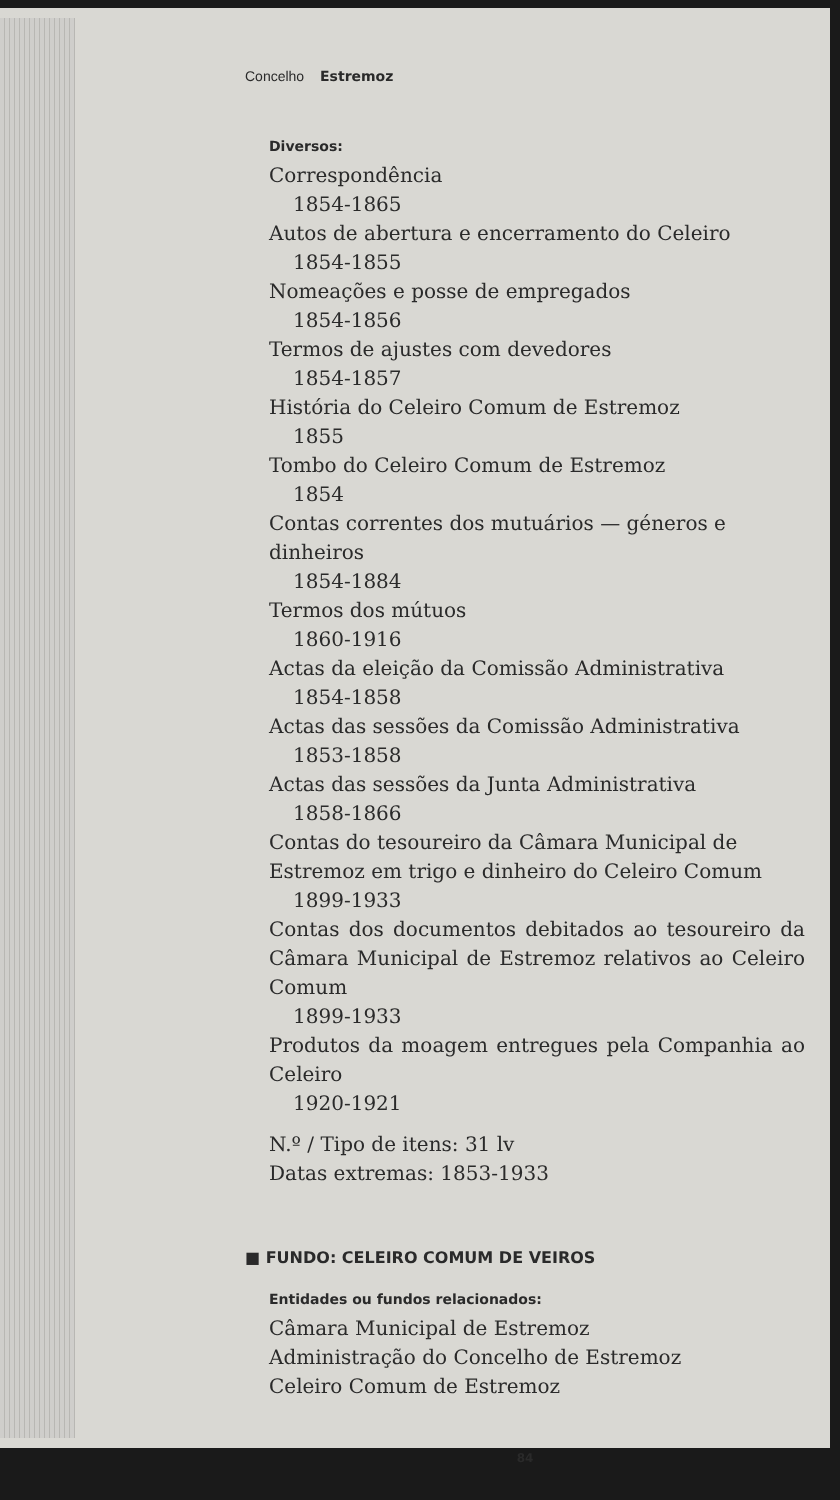Concelho Estremoz
Diversos:
Correspondência
1854-1865
Autos de abertura e encerramento do Celeiro
1854-1855
Nomeações e posse de empregados
1854-1856
Termos de ajustes com devedores
1854-1857
História do Celeiro Comum de Estremoz
1855
Tombo do Celeiro Comum de Estremoz
1854
Contas correntes dos mutuários — géneros e dinheiros
1854-1884
Termos dos mútuos
1860-1916
Actas da eleição da Comissão Administrativa
1854-1858
Actas das sessões da Comissão Administrativa
1853-1858
Actas das sessões da Junta Administrativa
1858-1866
Contas do tesoureiro da Câmara Municipal de Estremoz em trigo e dinheiro do Celeiro Comum
1899-1933
Contas dos documentos debitados ao tesoureiro da Câmara Municipal de Estremoz relativos ao Celeiro Comum
1899-1933
Produtos da moagem entregues pela Companhia ao Celeiro
1920-1921
N.º / Tipo de itens: 31 lv
Datas extremas: 1853-1933
■ FUNDO: CELEIRO COMUM DE VEIROS
Entidades ou fundos relacionados:
Câmara Municipal de Estremoz
Administração do Concelho de Estremoz
Celeiro Comum de Estremoz
84